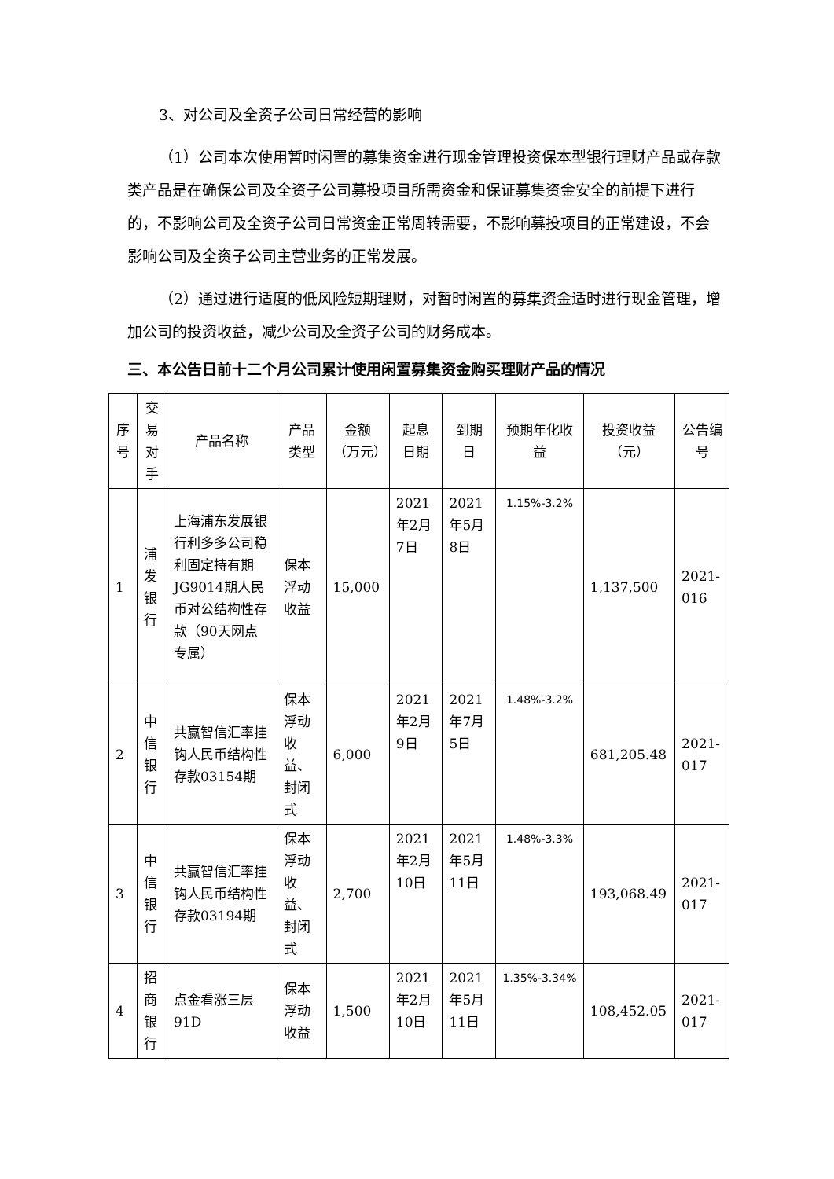3、对公司及全资子公司日常经营的影响
（1）公司本次使用暂时闲置的募集资金进行现金管理投资保本型银行理财产品或存款类产品是在确保公司及全资子公司募投项目所需资金和保证募集资金安全的前提下进行的，不影响公司及全资子公司日常资金正常周转需要，不影响募投项目的正常建设，不会影响公司及全资子公司主营业务的正常发展。
（2）通过进行适度的低风险短期理财，对暂时闲置的募集资金适时进行现金管理，增加公司的投资收益，减少公司及全资子公司的财务成本。
三、本公告日前十二个月公司累计使用闲置募集资金购买理财产品的情况
| 序号 | 交易对手 | 产品名称 | 产品类型 | 金额（万元） | 起息日期 | 到期日 | 预期年化收益 | 投资收益（元） | 公告编号 |
| --- | --- | --- | --- | --- | --- | --- | --- | --- | --- |
| 1 | 浦发银行 | 上海浦东发展银行利多多公司稳利固定持有期JG9014期人民币对公结构性存款（90天网点专属） | 保本浮动收益 | 15,000 | 2021年2月7日 | 2021年5月8日 | 1.15%-3.2% | 1,137,500 | 2021-016 |
| 2 | 中信银行 | 共赢智信汇率挂钩人民币结构性存款03154期 | 保本浮动收益、封闭式 | 6,000 | 2021年2月9日 | 2021年7月5日 | 1.48%-3.2% | 681,205.48 | 2021-017 |
| 3 | 中信银行 | 共赢智信汇率挂钩人民币结构性存款03194期 | 保本浮动收益、封闭式 | 2,700 | 2021年2月10日 | 2021年5月11日 | 1.48%-3.3% | 193,068.49 | 2021-017 |
| 4 | 招商银行 | 点金看涨三层91D | 保本浮动收益 | 1,500 | 2021年2月10日 | 2021年5月11日 | 1.35%-3.34% | 108,452.05 | 2021-017 |